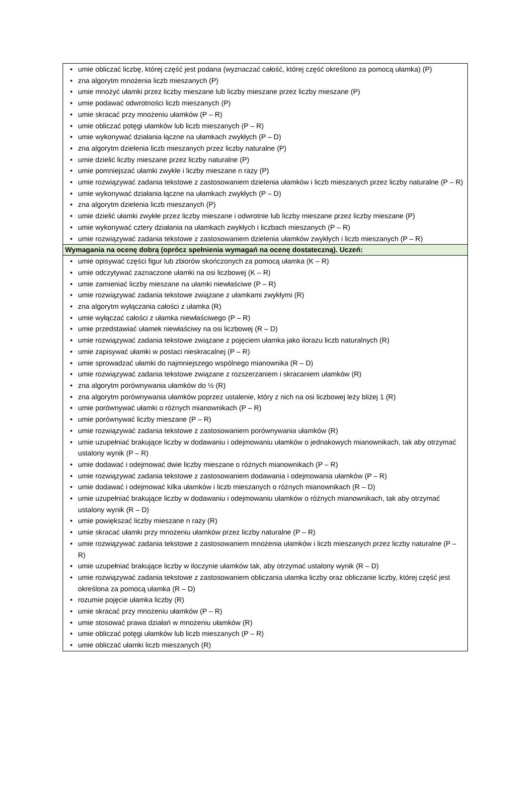| • umie obliczać liczbę, której część jest podana (wyznaczać całość, której część określono za pomocą ułamka) (P) • zna algorytm mnożenia liczb mieszanych (P) • umie mnożyć ułamki przez liczby mieszane lub liczby mieszane przez liczby mieszane (P) • umie podawać odwrotności liczb mieszanych (P) • umie skracać przy mnożeniu ułamków (P – R) • umie obliczać potęgi ułamków lub liczb mieszanych (P – R) • umie wykonywać działania łączne na ułamkach zwykłych (P – D) • zna algorytm dzielenia liczb mieszanych przez liczby naturalne (P) • umie dzielić liczby mieszane przez liczby naturalne (P) • umie pomniejszać ułamki zwykłe i liczby mieszane n razy (P) • umie rozwiązywać zadania tekstowe z zastosowaniem dzielenia ułamków i liczb mieszanych przez liczby naturalne (P – R) • umie wykonywać działania łączne na ułamkach zwykłych (P – D) • zna algorytm dzielenia liczb mieszanych (P) • umie dzielić ułamki zwykłe przez liczby mieszane i odwrotnie lub liczby mieszane przez liczby mieszane (P) • umie wykonywać cztery działania na ułamkach zwykłych i liczbach mieszanych (P – R) • umie rozwiązywać zadania tekstowe z zastosowaniem dzielenia ułamków zwykłych i liczb mieszanych (P – R) |
| Wymagania na ocenę dobrą (oprócz spełnienia wymagań na ocenę dostateczną). Uczeń: |
| • umie opisywać części figur lub zbiorów skończonych za pomocą ułamka (K – R) • umie odczytywać zaznaczone ułamki na osi liczbowej (K – R) • umie zamieniać liczby mieszane na ułamki niewłaściwe (P – R) • umie rozwiązywać zadania tekstowe związane z ułamkami zwykłymi (R) • zna algorytm wyłączania całości z ułamka (R) • umie wyłączać całości z ułamka niewłaściwego (P – R) • umie przedstawiać ułamek niewłaściwy na osi liczbowej (R – D) • umie rozwiązywać zadania tekstowe związane z pojęciem ułamka jako ilorazu liczb naturalnych (R) • umie zapisywać ułamki w postaci nieskracalnej (P – R) • umie sprowadzać ułamki do najmniejszego wspólnego mianownika (R – D) • umie rozwiązywać zadania tekstowe związane z rozszerzaniem i skracaniem ułamków (R) • zna algorytm porównywania ułamków do ½ (R) • zna algorytm porównywania ułamków poprzez ustalenie, który z nich na osi liczbowej leży bliżej 1 (R) • umie porównywać ułamki o różnych mianownikach (P – R) • umie porównywać liczby mieszane (P – R) • umie rozwiązywać zadania tekstowe z zastosowaniem porównywania ułamków (R) • umie uzupełniać brakujące liczby w dodawaniu i odejmowaniu ułamków o jednakowych mianownikach, tak aby otrzymać ustalony wynik (P – R) • umie dodawać i odejmować dwie liczby mieszane o różnych mianownikach (P – R) • umie rozwiązywać zadania tekstowe z zastosowaniem dodawania i odejmowania ułamków (P – R) • umie dodawać i odejmować kilka ułamków i liczb mieszanych o różnych mianownikach (R – D) • umie uzupełniać brakujące liczby w dodawaniu i odejmowaniu ułamków o różnych mianownikach, tak aby otrzymać ustalony wynik (R – D) • umie powiększać liczby mieszane n razy (R) • umie skracać ułamki przy mnożeniu ułamków przez liczby naturalne (P – R) • umie rozwiązywać zadania tekstowe z zastosowaniem mnożenia ułamków i liczb mieszanych przez liczby naturalne (P – R) • umie uzupełniać brakujące liczby w iloczynie ułamków tak, aby otrzymać ustalony wynik (R – D) • umie rozwiązywać zadania tekstowe z zastosowaniem obliczania ułamka liczby oraz obliczanie liczby, której część jest określona za pomocą ułamka (R – D) • rozumie pojęcie ułamka liczby (R) • umie skracać przy mnożeniu ułamków (P – R) • umie stosować prawa działań w mnożeniu ułamków (R) • umie obliczać potęgi ułamków lub liczb mieszanych (P – R) • umie obliczać ułamki liczb mieszanych (R) |